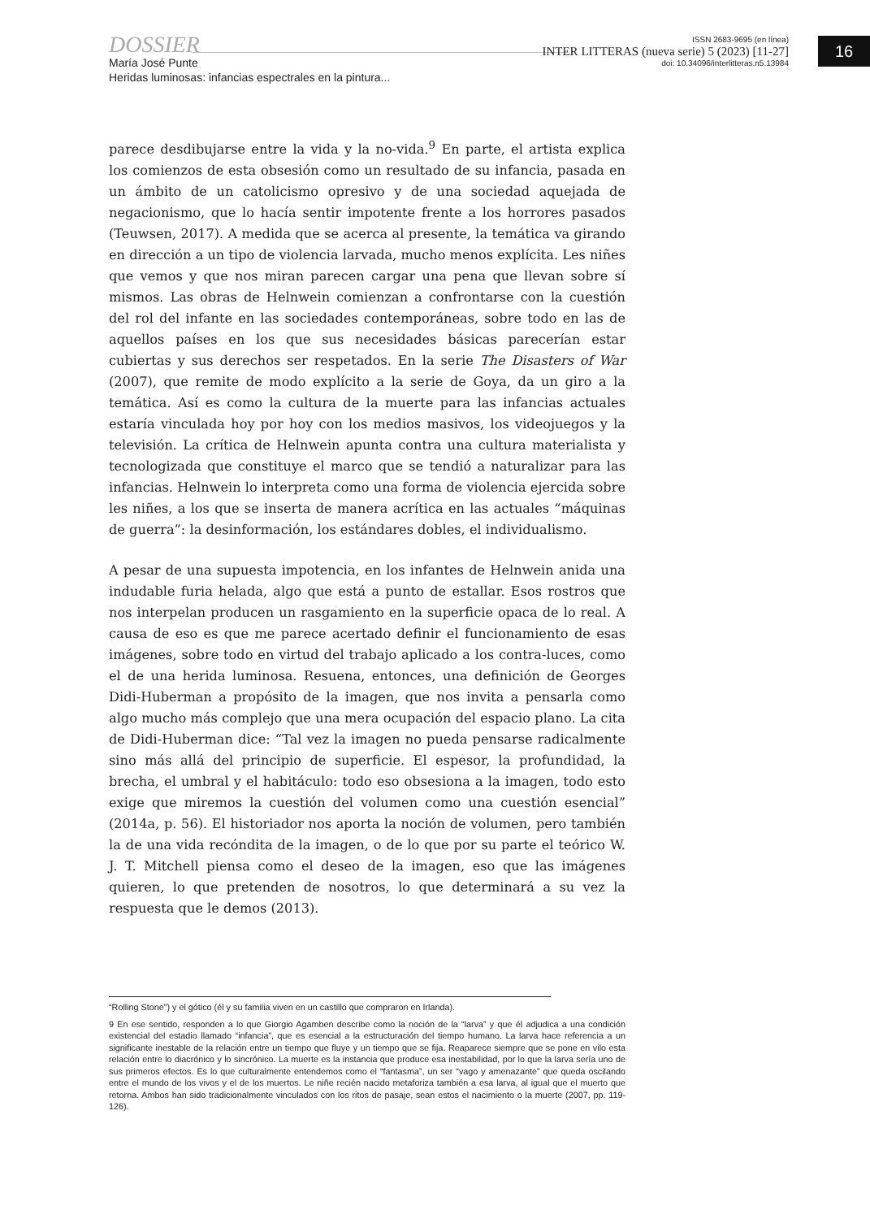DOSSIER
María José Punte
Heridas luminosas: infancias espectrales en la pintura...
ISSN 2683-9695 (en línea)
INTER LITTERAS (nueva serie) 5 (2023) [11-27]
doi: 10.34096/interlitteras.n5.13984
16
parece desdibujarse entre la vida y la no-vida.<sup>9</sup> En parte, el artista explica los comienzos de esta obsesión como un resultado de su infancia, pasada en un ámbito de un catolicismo opresivo y de una sociedad aquejada de negacionismo, que lo hacía sentir impotente frente a los horrores pasados (Teuwsen, 2017). A medida que se acerca al presente, la temática va girando en dirección a un tipo de violencia larvada, mucho menos explícita. Les niñes que vemos y que nos miran parecen cargar una pena que llevan sobre sí mismos. Las obras de Helnwein comienzan a confrontarse con la cuestión del rol del infante en las sociedades contemporáneas, sobre todo en las de aquellos países en los que sus necesidades básicas parecerían estar cubiertas y sus derechos ser respetados. En la serie The Disasters of War (2007), que remite de modo explícito a la serie de Goya, da un giro a la temática. Así es como la cultura de la muerte para las infancias actuales estaría vinculada hoy por hoy con los medios masivos, los videojuegos y la televisión. La crítica de Helnwein apunta contra una cultura materialista y tecnologizada que constituye el marco que se tendió a naturalizar para las infancias. Helnwein lo interpreta como una forma de violencia ejercida sobre les niñes, a los que se inserta de manera acrítica en las actuales “máquinas de guerra”: la desinformación, los estándares dobles, el individualismo.
A pesar de una supuesta impotencia, en los infantes de Helnwein anida una indudable furia helada, algo que está a punto de estallar. Esos rostros que nos interpelan producen un rasgamiento en la superficie opaca de lo real. A causa de eso es que me parece acertado definir el funcionamiento de esas imágenes, sobre todo en virtud del trabajo aplicado a los contra-luces, como el de una herida luminosa. Resuena, entonces, una definición de Georges Didi-Huberman a propósito de la imagen, que nos invita a pensarla como algo mucho más complejo que una mera ocupación del espacio plano. La cita de Didi-Huberman dice: “Tal vez la imagen no pueda pensarse radicalmente sino más allá del principio de superficie. El espesor, la profundidad, la brecha, el umbral y el habitáculo: todo eso obsesiona a la imagen, todo esto exige que miremos la cuestión del volumen como una cuestión esencial” (2014a, p. 56). El historiador nos aporta la noción de volumen, pero también la de una vida recóndita de la imagen, o de lo que por su parte el teórico W. J. T. Mitchell piensa como el deseo de la imagen, eso que las imágenes quieren, lo que pretenden de nosotros, lo que determinará a su vez la respuesta que le demos (2013).
“Rolling Stone”) y el gótico (él y su familia viven en un castillo que compraron en Irlanda).
9 En ese sentido, responden a lo que Giorgio Agamben describe como la noción de la “larva” y que él adjudica a una condición existencial del estadio llamado “infancia”, que es esencial a la estructuración del tiempo humano. La larva hace referencia a un significante inestable de la relación entre un tiempo que fluye y un tiempo que se fija. Reaparece siempre que se pone en vilo esta relación entre lo diacrónico y lo sincrónico. La muerte es la instancia que produce esa inestabilidad, por lo que la larva sería uno de sus primeros efectos. Es lo que culturalmente entendemos como el “fantasma”, un ser “vago y amenazante” que queda oscilando entre el mundo de los vivos y el de los muertos. Le niñe recién nacido metaforiza también a esa larva, al igual que el muerto que retorna. Ambos han sido tradicionalmente vinculados con los ritos de pasaje, sean estos el nacimiento o la muerte (2007, pp. 119-126).